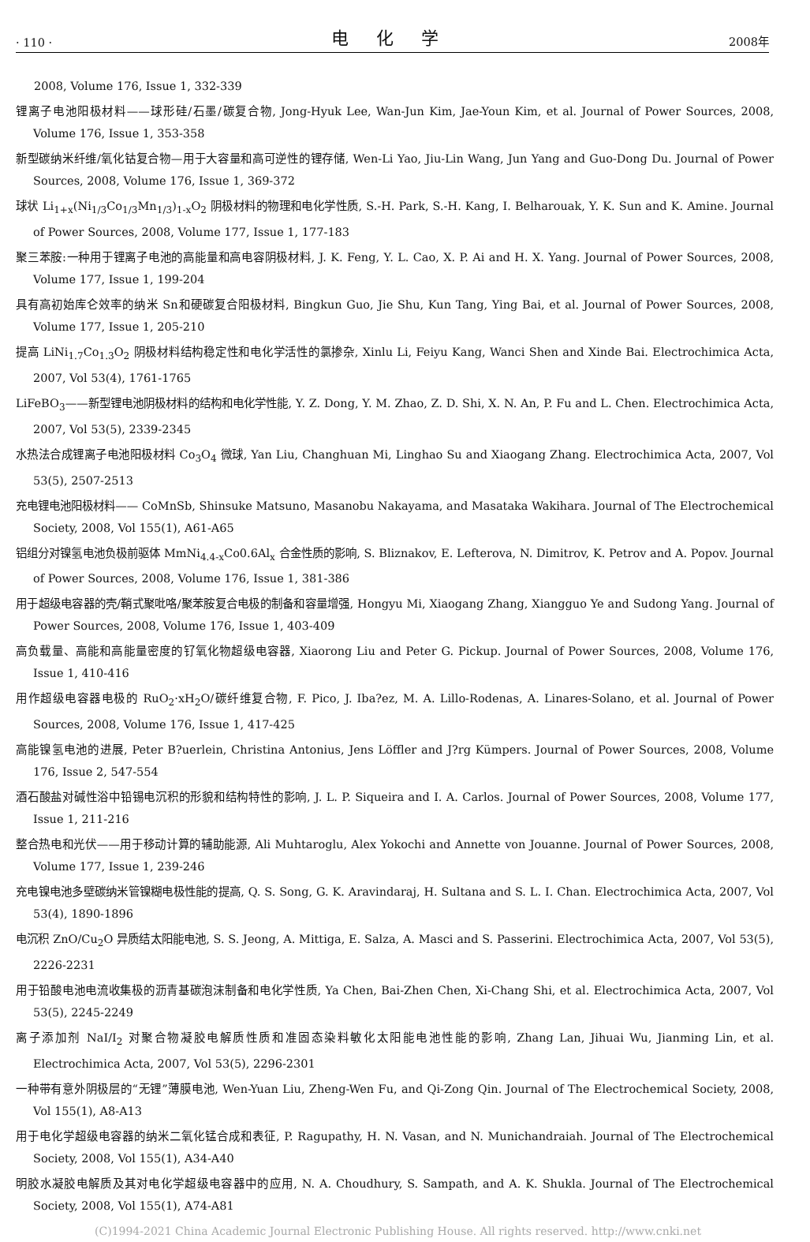· 110 · 电 化 学 2008年
2008, Volume 176, Issue 1, 332-339
锂离子电池阳极材料——球形硅/石墨/碳复合物, Jong-Hyuk Lee, Wan-Jun Kim, Jae-Youn Kim, et al. Journal of Power Sources, 2008, Volume 176, Issue 1, 353-358
新型碳纳米纤维/氧化钴复合物—用于大容量和高可逆性的锂存储, Wen-Li Yao, Jiu-Lin Wang, Jun Yang and Guo-Dong Du. Journal of Power Sources, 2008, Volume 176, Issue 1, 369-372
球状 Li<sub>1+x</sub>(Ni<sub>1/3</sub>Co<sub>1/3</sub>Mn<sub>1/3</sub>)<sub>1-x</sub>O<sub>2</sub> 阴极材料的物理和电化学性质, S.-H. Park, S.-H. Kang, I. Belharouak, Y. K. Sun and K. Amine. Journal of Power Sources, 2008, Volume 177, Issue 1, 177-183
聚三苯胺:一种用于锂离子电池的高能量和高电容阴极材料, J. K. Feng, Y. L. Cao, X. P. Ai and H. X. Yang. Journal of Power Sources, 2008, Volume 177, Issue 1, 199-204
具有高初始库仑效率的纳米 Sn和硬碳复合阳极材料, Bingkun Guo, Jie Shu, Kun Tang, Ying Bai, et al. Journal of Power Sources, 2008, Volume 177, Issue 1, 205-210
提高 LiNi<sub>1.7</sub>Co<sub>1.3</sub>O<sub>2</sub> 阴极材料结构稳定性和电化学活性的氯掺杂, Xinlu Li, Feiyu Kang, Wanci Shen and Xinde Bai. Electrochimica Acta, 2007, Vol 53(4), 1761-1765
LiFeBO<sub>3</sub>——新型锂电池阴极材料的结构和电化学性能, Y. Z. Dong, Y. M. Zhao, Z. D. Shi, X. N. An, P. Fu and L. Chen. Electrochimica Acta, 2007, Vol 53(5), 2339-2345
水热法合成锂离子电池阳极材料 Co<sub>3</sub>O<sub>4</sub> 微球, Yan Liu, Changhuan Mi, Linghao Su and Xiaogang Zhang. Electrochimica Acta, 2007, Vol 53(5), 2507-2513
充电锂电池阳极材料—— CoMnSb, Shinsuke Matsuno, Masanobu Nakayama, and Masataka Wakihara. Journal of The Electrochemical Society, 2008, Vol 155(1), A61-A65
铝组分对镍氢电池负极前驱体 MmNi<sub>4.4-x</sub>Co0.6Al<sub>x</sub> 合金性质的影响, S. Bliznakov, E. Lefterova, N. Dimitrov, K. Petrov and A. Popov. Journal of Power Sources, 2008, Volume 176, Issue 1, 381-386
用于超级电容器的壳/鞘式聚吡咯/聚苯胺复合电极的制备和容量增强, Hongyu Mi, Xiaogang Zhang, Xiangguo Ye and Sudong Yang. Journal of Power Sources, 2008, Volume 176, Issue 1, 403-409
高负载量、高能和高能量密度的钌氧化物超级电容器, Xiaorong Liu and Peter G. Pickup. Journal of Power Sources, 2008, Volume 176, Issue 1, 410-416
用作超级电容器电极的 RuO<sub>2</sub>·xH<sub>2</sub>O/碳纤维复合物, F. Pico, J. Iba?ez, M. A. Lillo-Rodenas, A. Linares-Solano, et al. Journal of Power Sources, 2008, Volume 176, Issue 1, 417-425
高能镍氢电池的进展, Peter B?uerlein, Christina Antonius, Jens Löffler and J?rg Kümpers. Journal of Power Sources, 2008, Volume 176, Issue 2, 547-554
酒石酸盐对碱性浴中铅锡电沉积的形貌和结构特性的影响, J. L. P. Siqueira and I. A. Carlos. Journal of Power Sources, 2008, Volume 177, Issue 1, 211-216
整合热电和光伏——用于移动计算的辅助能源, Ali Muhtaroglu, Alex Yokochi and Annette von Jouanne. Journal of Power Sources, 2008, Volume 177, Issue 1, 239-246
充电镍电池多壁碳纳米管镍糊电极性能的提高, Q. S. Song, G. K. Aravindaraj, H. Sultana and S. L. I. Chan. Electrochimica Acta, 2007, Vol 53(4), 1890-1896
电沉积 ZnO/Cu<sub>2</sub>O 异质结太阳能电池, S. S. Jeong, A. Mittiga, E. Salza, A. Masci and S. Passerini. Electrochimica Acta, 2007, Vol 53(5), 2226-2231
用于铅酸电池电流收集极的沥青基碳泡沫制备和电化学性质, Ya Chen, Bai-Zhen Chen, Xi-Chang Shi, et al. Electrochimica Acta, 2007, Vol 53(5), 2245-2249
离子添加剂 NaI/I<sub>2</sub> 对聚合物凝胶电解质性质和准固态染料敏化太阳能电池性能的影响, Zhang Lan, Jihuai Wu, Jianming Lin, et al. Electrochimica Acta, 2007, Vol 53(5), 2296-2301
一种带有意外阴极层的“无锂”薄膜电池, Wen-Yuan Liu, Zheng-Wen Fu, and Qi-Zong Qin. Journal of The Electrochemical Society, 2008, Vol 155(1), A8-A13
用于电化学超级电容器的纳米二氧化锰合成和表征, P. Ragupathy, H. N. Vasan, and N. Munichandraiah. Journal of The Electrochemical Society, 2008, Vol 155(1), A34-A40
明胶水凝胶电解质及其对电化学超级电容器中的应用, N. A. Choudhury, S. Sampath, and A. K. Shukla. Journal of The Electrochemical Society, 2008, Vol 155(1), A74-A81
(C)1994-2021 China Academic Journal Electronic Publishing House. All rights reserved. http://www.cnki.net